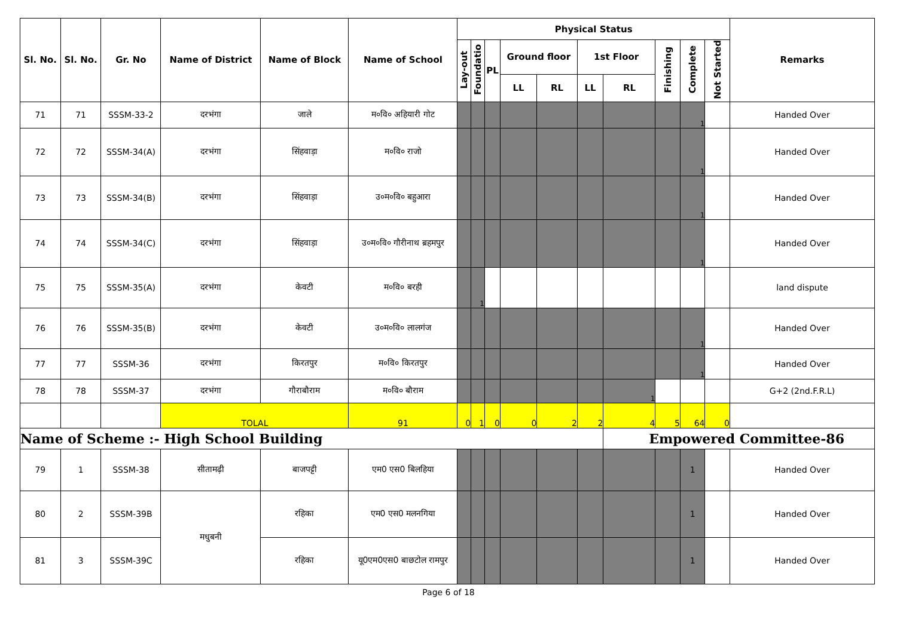| Sl. No. | Sl. No. | Gr. No | Name of District | Name of Block | Name of School | Physical Status | | | | | | | | | | Remarks |
| --- | --- | --- | --- | --- | --- | --- | --- | --- | --- | --- | --- | --- | --- | --- | --- | --- |
| | | | | | | Lay-out | Foundatio | PL | Ground floor | | 1st Floor | | Finishing | Complete | Not Started | |
| | | | | | | | | | LL | RL | LL | RL | | | | |
| 71 | 71 | SSSM-33-2 | दरभंगा | जाले | म०वि० अहियारी गोट | | | | | | | | | 1 | | Handed Over |
| 72 | 72 | SSSM-34(A) | दरभंगा | सिंहवाड़ा | म०वि० राजो | | | | | | | | | 1 | | Handed Over |
| 73 | 73 | SSSM-34(B) | दरभंगा | सिंहवाड़ा | उ०म०वि० बहुआरा | | | | | | | | | 1 | | Handed Over |
| 74 | 74 | SSSM-34(C) | दरभंगा | सिंहवाड़ा | उ०म०वि० गौरीनाथ ब्रहमपुर | | | | | | | | | 1 | | Handed Over |
| 75 | 75 | SSSM-35(A) | दरभंगा | केवटी | म०वि० बरही | | 1 | | | | | | | | | land dispute |
| 76 | 76 | SSSM-35(B) | दरभंगा | केवटी | उ०म०वि० लालगंज | | | | | | | | | 1 | | Handed Over |
| 77 | 77 | SSSM-36 | दरभंगा | किरतपुर | म०वि० किरतपुर | | | | | | | | | 1 | | Handed Over |
| 78 | 78 | SSSM-37 | दरभंगा | गौराबौराम | म०वि० बौराम | | | | | | | 1 | | | | G+2 (2nd.F.R.L) |
| | | | TOLAL | | 91 | 0 | 1 | 0 | 0 | 2 | 2 | 4 | 5 | 64 | 0 | |
| Name of Scheme :- High School Building | | | | | | | | | | | | Empowered Committee-86 | | | | |
| 79 | 1 | SSSM-38 | सीतामढ़ी | बाजपट्टी | एम0 एस0 बिलहिया | | | | | | | | | 1 | | Handed Over |
| 80 | 2 | SSSM-39B | मधुबनी | रहिका | एम0 एस0 मलनगिया | | | | | | | | | 1 | | Handed Over |
| 81 | 3 | SSSM-39C | | रहिका | यू0एम0एस0 बाछटोल रामपुर | | | | | | | | | 1 | | Handed Over |
Page 6 of 18